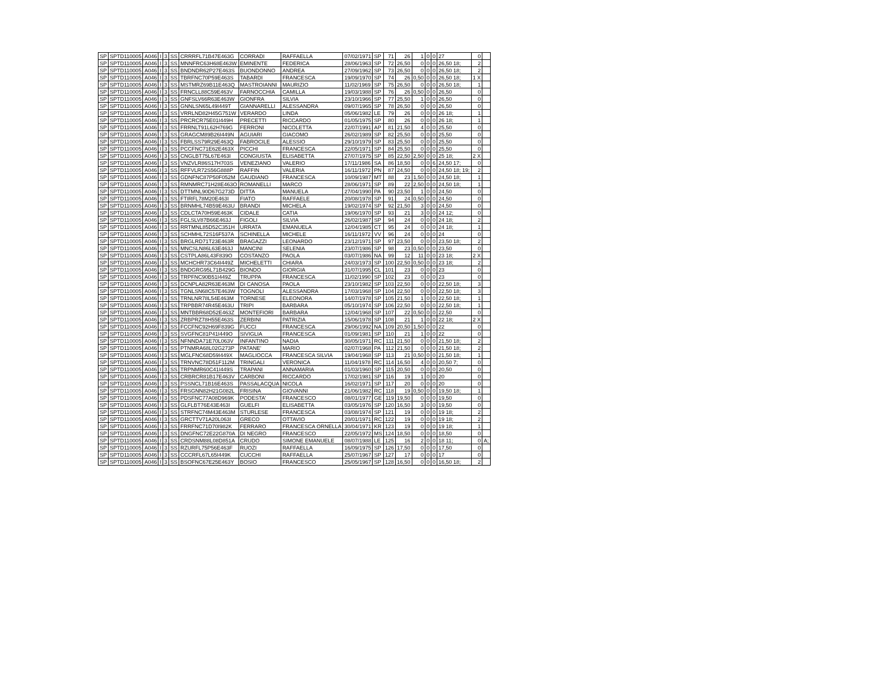| SP | SPTD110005 | A046 | I | 3 | SS | CRRRFL71B47E463G | CORRADI | RAFFAELLA | 07/02/1971 | SP | 71 | 26 | 1 | 0 | 0 | 27 | 0 | |
| SP | SPTD110005 | A046 | I | 3 | SS | MNNFRC63H68E463W | EMINENTE | FEDERICA | 28/06/1963 | SP | 72 | 26,50 | 0 | 0 | 0 | 26,50 18; | 2 | |
| SP | SPTD110005 | A046 | I | 3 | SS | BNDNDR62P27E463S | BUONDONNO | ANDREA | 27/09/1962 | SP | 73 | 26,50 | 0 | 0 | 0 | 26,50 18; | 2 | |
| SP | SPTD110005 | A046 | I | 3 | SS | TBRFNC70P59E463S | TABARDI | FRANCESCA | 19/09/1970 | SP | 74 | 26 | 0,50 | 0 | 0 | 26,50 18; | 1 X | |
| SP | SPTD110005 | A046 | I | 3 | SS | MSTMRZ69B11E463Q | MASTROIANNI | MAURIZIO | 11/02/1969 | SP | 75 | 26,50 | 0 | 0 | 0 | 26,50 18; | 1 | |
| SP | SPTD110005 | A046 | I | 3 | SS | FRNCLL88C59E463V | FARNOCCHIA | CAMILLA | 19/03/1988 | SP | 76 | 26 | 0,50 | 0 | 0 | 26,50 | 0 | |
| SP | SPTD110005 | A046 | I | 3 | SS | GNFSLV66R63E463W | GIONFRA | SILVIA | 23/10/1966 | SP | 77 | 25,50 | 1 | 0 | 0 | 26,50 | 0 | |
| SP | SPTD110005 | A046 | I | 3 | SS | GNNLSN65L49I449T | GIANNARELLI | ALESSANDRA | 09/07/1965 | SP | 78 | 26,50 | 0 | 0 | 0 | 26,50 | 0 | |
| SP | SPTD110005 | A046 | I | 3 | SS | VRRLND82H45G751W | VERARDO | LINDA | 05/06/1982 | LE | 79 | 26 | 0 | 0 | 0 | 26 18; | 1 | |
| SP | SPTD110005 | A046 | I | 3 | SS | PRCRCR75E01I449H | PRECETTI | RICCARDO | 01/05/1975 | SP | 80 | 26 | 0 | 0 | 0 | 26 18; | 1 | |
| SP | SPTD110005 | A046 | I | 3 | SS | FRRNLT91L62H769G | FERRONI | NICOLETTA | 22/07/1991 | AP | 81 | 21,50 | 4 | 0 | 0 | 25,50 | 0 | |
| SP | SPTD110005 | A046 | I | 3 | SS | GRAGCM89B26I449N | AGUIARI | GIACOMO | 26/02/1989 | SP | 82 | 25,50 | 0 | 0 | 0 | 25,50 | 0 | |
| SP | SPTD110005 | A046 | I | 3 | SS | FBRLSS79R29E463Q | FABROCILE | ALESSIO | 29/10/1979 | SP | 83 | 25,50 | 0 | 0 | 0 | 25,50 | 0 | |
| SP | SPTD110005 | A046 | I | 3 | SS | PCCFNC71E62E463X | PICCHI | FRANCESCA | 22/05/1971 | SP | 84 | 25,50 | 0 | 0 | 0 | 25,50 | 0 | |
| SP | SPTD110005 | A046 | I | 3 | SS | CNGLBT75L67E463I | CONGIUSTA | ELISABETTA | 27/07/1975 | SP | 85 | 22,50 | 2,50 | 0 | 0 | 25 18; | 2 X | |
| SP | SPTD110005 | A046 | I | 3 | SS | VNZVLR86S17H703S | VENEZIANO | VALERIO | 17/11/1986 | SA | 86 | 18,50 | 0 | 0 | 6 | 24,50 17; | 0 | |
| SP | SPTD110005 | A046 | I | 3 | SS | RFFVLR72S56G888P | RAFFIN | VALERIA | 16/11/1972 | PN | 87 | 24,50 | 0 | 0 | 0 | 24,50 18; 19; | 2 | |
| SP | SPTD110005 | A046 | I | 3 | SS | GDNFNC87P50F052M | GAUDIANO | FRANCESCA | 10/09/1987 | MT | 88 | 23 | 1,50 | 0 | 0 | 24,50 18; | 1 | |
| SP | SPTD110005 | A046 | I | 3 | SS | RMNMRC71H28E463O | ROMANELLI | MARCO | 28/06/1971 | SP | 89 | 22 | 2,50 | 0 | 0 | 24,50 18; | 1 | |
| SP | SPTD110005 | A046 | I | 3 | SS | DTTMNL90D67G273D | DITTA | MANUELA | 27/04/1990 | PA | 90 | 23,50 | 1 | 0 | 0 | 24,50 | 0 | |
| SP | SPTD110005 | A046 | I | 3 | SS | FTIRFL78M20E463I | FIATO | RAFFAELE | 20/08/1978 | SP | 91 | 24 | 0,50 | 0 | 0 | 24,50 | 0 | |
| SP | SPTD110005 | A046 | I | 3 | SS | BRNMHL74B59E463U | BRANDI | MICHELA | 19/02/1974 | SP | 92 | 21,50 | 3 | 0 | 0 | 24,50 | 0 | |
| SP | SPTD110005 | A046 | I | 3 | SS | CDLCTA70H59E463K | CIDALE | CATIA | 19/06/1970 | SP | 93 | 21 | 3 | 0 | 0 | 24 12; | 0 | |
| SP | SPTD110005 | A046 | I | 3 | SS | FGLSLV87B66E463J | FIGOLI | SILVIA | 26/02/1987 | SP | 94 | 24 | 0 | 0 | 0 | 24 18; | 2 | |
| SP | SPTD110005 | A046 | I | 3 | SS | RRTMNL85D52C351H | URRATA | EMANUELA | 12/04/1985 | CT | 95 | 24 | 0 | 0 | 0 | 24 18; | 1 | |
| SP | SPTD110005 | A046 | I | 3 | SS | SCHMHL72S16F537A | SCHINELLA | MICHELE | 16/11/1972 | VV | 96 | 24 | 0 | 0 | 0 | 24 | 0 | |
| SP | SPTD110005 | A046 | I | 3 | SS | BRGLRD71T23E463R | BRAGAZZI | LEONARDO | 23/12/1971 | SP | 97 | 23,50 | 0 | 0 | 0 | 23,50 18; | 2 | |
| SP | SPTD110005 | A046 | I | 3 | SS | MNCSLN86L63E463J | MANCINI | SELENIA | 23/07/1986 | SP | 98 | 23 | 0,50 | 0 | 0 | 23,50 | 0 | |
| SP | SPTD110005 | A046 | I | 3 | SS | CSTPLA86L43F839O | COSTANZO | PAOLA | 03/07/1986 | NA | 99 | 12 | 11 | 0 | 0 | 23 18; | 2 X | |
| SP | SPTD110005 | A046 | I | 3 | SS | MCHCHR73C64I449Z | MICHELETTI | CHIARA | 24/03/1973 | SP | 100 | 22,50 | 0,50 | 0 | 0 | 23 18; | 2 | |
| SP | SPTD110005 | A046 | I | 3 | SS | BNDGRG95L71B429G | BIONDO | GIORGIA | 31/07/1995 | CL | 101 | 23 | 0 | 0 | 0 | 23 | 0 | |
| SP | SPTD110005 | A046 | I | 3 | SS | TRPFNC90B51I449Z | TRUPPA | FRANCESCA | 11/02/1990 | SP | 102 | 23 | 0 | 0 | 0 | 23 | 0 | |
| SP | SPTD110005 | A046 | I | 3 | SS | DCNPLA82R63E463M | DI CANOSA | PAOLA | 23/10/1982 | SP | 103 | 22,50 | 0 | 0 | 0 | 22,50 18; | 3 | |
| SP | SPTD110005 | A046 | I | 3 | SS | TGNLSN68C57E463W | TOGNOLI | ALESSANDRA | 17/03/1968 | SP | 104 | 22,50 | 0 | 0 | 0 | 22,50 18; | 3 | |
| SP | SPTD110005 | A046 | I | 3 | SS | TRNLNR78L54E463M | TORNESE | ELEONORA | 14/07/1978 | SP | 105 | 21,50 | 1 | 0 | 0 | 22,50 18; | 1 | |
| SP | SPTD110005 | A046 | I | 3 | SS | TRPBBR74R45E463U | TRIPI | BARBARA | 05/10/1974 | SP | 106 | 22,50 | 0 | 0 | 0 | 22,50 18; | 1 | |
| SP | SPTD110005 | A046 | I | 3 | SS | MNTBBR68D52E463Z | MONTEFIORI | BARBARA | 12/04/1968 | SP | 107 | 22 | 0,50 | 0 | 0 | 22,50 | 0 | |
| SP | SPTD110005 | A046 | I | 3 | SS | ZRBPRZ78H55E463S | ZERBINI | PATRIZIA | 15/06/1978 | SP | 108 | 21 | 1 | 0 | 0 | 22 18; | 2 X | |
| SP | SPTD110005 | A046 | I | 3 | SS | FCCFNC92H69F839G | FUCCI | FRANCESCA | 29/06/1992 | NA | 109 | 20,50 | 1,50 | 0 | 0 | 22 | 0 | |
| SP | SPTD110005 | A046 | I | 3 | SS | SVGFNC81P41I449O | SIVIGLIA | FRANCESCA | 01/09/1981 | SP | 110 | 21 | 1 | 0 | 0 | 22 | 0 | |
| SP | SPTD110005 | A046 | I | 3 | SS | NFNNDA71E70L063V | INFANTINO | NADIA | 30/05/1971 | RC | 111 | 21,50 | 0 | 0 | 0 | 21,50 18; | 2 | |
| SP | SPTD110005 | A046 | I | 3 | SS | PTNMRA68L02G273P | PATANE' | MARIO | 02/07/1968 | PA | 112 | 21,50 | 0 | 0 | 0 | 21,50 18; | 2 | |
| SP | SPTD110005 | A046 | I | 3 | SS | MGLFNC68D59I449X | MAGLIOCCA | FRANCESCA SILVIA | 19/04/1968 | SP | 113 | 21 | 0,50 | 0 | 0 | 21,50 18; | 1 | |
| SP | SPTD110005 | A046 | I | 3 | SS | TRNVNC78D51F112M | TRINGALI | VERONICA | 11/04/1978 | RC | 114 | 16,50 | 4 | 0 | 0 | 20,50 7; | 0 | |
| SP | SPTD110005 | A046 | I | 3 | SS | TRPNMR60C41I449S | TRAPANI | ANNAMARIA | 01/03/1960 | SP | 115 | 20,50 | 0 | 0 | 0 | 20,50 | 0 | |
| SP | SPTD110005 | A046 | I | 3 | SS | CRBRCR81B17E463V | CARBONI | RICCARDO | 17/02/1981 | SP | 116 | 19 | 1 | 0 | 0 | 20 | 0 | |
| SP | SPTD110005 | A046 | I | 3 | SS | PSSNCL71B16E463S | PASSALACQUA | NICOLA | 16/02/1971 | SP | 117 | 20 | 0 | 0 | 0 | 20 | 0 | |
| SP | SPTD110005 | A046 | I | 3 | SS | FRSGNN82H21G082L | FRISINA | GIOVANNI | 21/06/1982 | RC | 118 | 19 | 0,50 | 0 | 0 | 19,50 18; | 1 | |
| SP | SPTD110005 | A046 | I | 3 | SS | PDSFNC77A08D969K | PODESTA' | FRANCESCO | 08/01/1977 | GE | 119 | 19,50 | 0 | 0 | 0 | 19,50 | 0 | |
| SP | SPTD110005 | A046 | I | 3 | SS | GLFLBT76E43E463I | GUELFI | ELISABETTA | 03/05/1976 | SP | 120 | 16,50 | 3 | 0 | 0 | 19,50 | 0 | |
| SP | SPTD110005 | A046 | I | 3 | SS | STRFNC74M43E463M | STURLESE | FRANCESCA | 03/08/1974 | SP | 121 | 19 | 0 | 0 | 0 | 19 18; | 2 | |
| SP | SPTD110005 | A046 | I | 3 | SS | GRCTTV71A20L063I | GRECO | OTTAVIO | 20/01/1971 | RC | 122 | 19 | 0 | 0 | 0 | 19 18; | 2 | |
| SP | SPTD110005 | A046 | I | 3 | SS | FRRFNC71D70I982K | FERRARO | FRANCESCA ORNELLA | 30/04/1971 | KR | 123 | 19 | 0 | 0 | 0 | 19 18; | 1 | |
| SP | SPTD110005 | A046 | I | 3 | SS | DNGFNC72E22G870A | DI NEGRO | FRANCESCO | 22/05/1972 | MS | 124 | 18,50 | 0 | 0 | 0 | 18,50 | 0 | |
| SP | SPTD110005 | A046 | I | 3 | SS | CRDSNM88L08D851A | CRUDO | SIMONE EMANUELE | 08/07/1988 | LE | 125 | 16 | 2 | 0 | 0 | 18 11; | 0 | A; |
| SP | SPTD110005 | A046 | I | 3 | SS | RZURFL75P56E463F | RUOZI | RAFFAELLA | 16/09/1975 | SP | 126 | 17,50 | 0 | 0 | 0 | 17,50 | 0 | |
| SP | SPTD110005 | A046 | I | 3 | SS | CCCRFL67L65I449K | CUCCHI | RAFFAELLA | 25/07/1967 | SP | 127 | 17 | 0 | 0 | 0 | 17 | 0 | |
| SP | SPTD110005 | A046 | I | 3 | SS | BSOFNC67E25E463Y | BOSIO | FRANCESCO | 25/05/1967 | SP | 128 | 16,50 | 0 | 0 | 0 | 16,50 18; | 2 | |